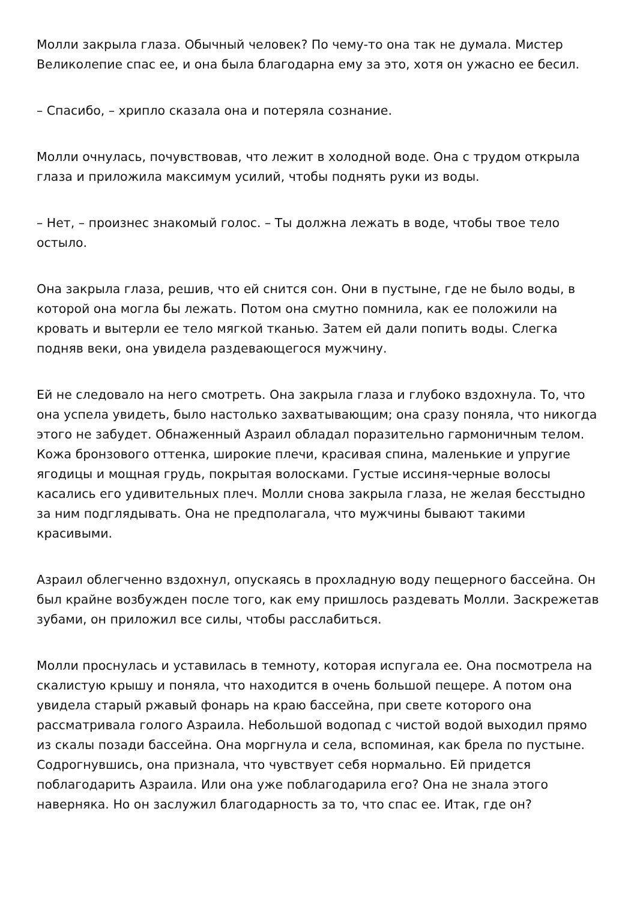Молли закрыла глаза. Обычный человек? По чему-то она так не думала. Мистер Великолепие спас ее, и она была благодарна ему за это, хотя он ужасно ее бесил.
– Спасибо, – хрипло сказала она и потеряла сознание.
Молли очнулась, почувствовав, что лежит в холодной воде. Она с трудом открыла глаза и приложила максимум усилий, чтобы поднять руки из воды.
– Нет, – произнес знакомый голос. – Ты должна лежать в воде, чтобы твое тело остыло.
Она закрыла глаза, решив, что ей снится сон. Они в пустыне, где не было воды, в которой она могла бы лежать. Потом она смутно помнила, как ее положили на кровать и вытерли ее тело мягкой тканью. Затем ей дали попить воды. Слегка подняв веки, она увидела раздевающегося мужчину.
Ей не следовало на него смотреть. Она закрыла глаза и глубоко вздохнула. То, что она успела увидеть, было настолько захватывающим; она сразу поняла, что никогда этого не забудет. Обнаженный Азраил обладал поразительно гармоничным телом. Кожа бронзового оттенка, широкие плечи, красивая спина, маленькие и упругие ягодицы и мощная грудь, покрытая волосками. Густые иссиня-черные волосы касались его удивительных плеч. Молли снова закрыла глаза, не желая бесстыдно за ним подглядывать. Она не предполагала, что мужчины бывают такими красивыми.
Азраил облегченно вздохнул, опускаясь в прохладную воду пещерного бассейна. Он был крайне возбужден после того, как ему пришлось раздевать Молли. Заскрежетав зубами, он приложил все силы, чтобы расслабиться.
Молли проснулась и уставилась в темноту, которая испугала ее. Она посмотрела на скалистую крышу и поняла, что находится в очень большой пещере. А потом она увидела старый ржавый фонарь на краю бассейна, при свете которого она рассматривала голого Азраила. Небольшой водопад с чистой водой выходил прямо из скалы позади бассейна. Она моргнула и села, вспоминая, как брела по пустыне. Содрогнувшись, она признала, что чувствует себя нормально. Ей придется поблагодарить Азраила. Или она уже поблагодарила его? Она не знала этого наверняка. Но он заслужил благодарность за то, что спас ее. Итак, где он?